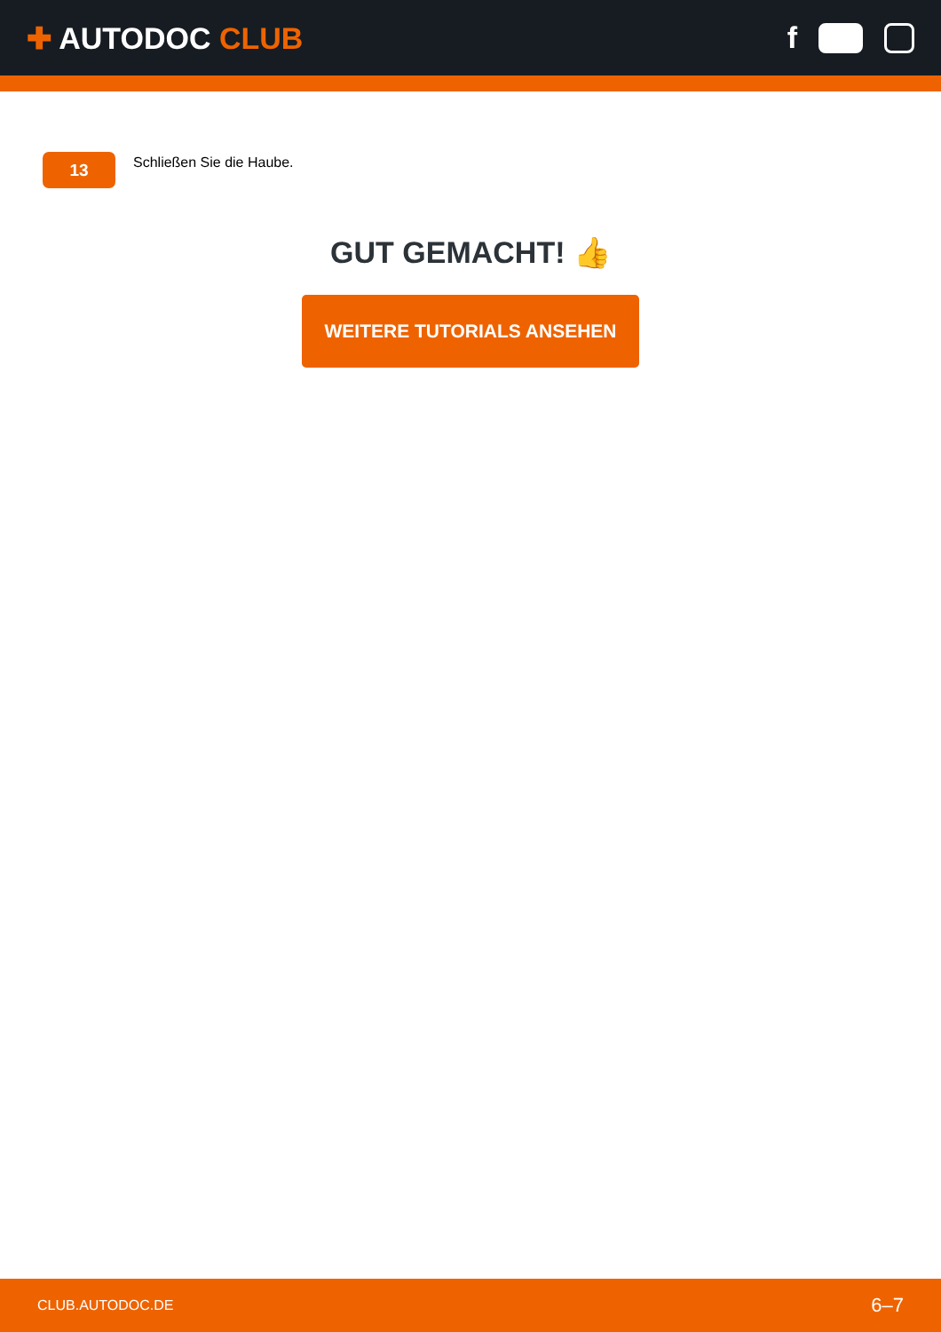✚ AUTODOC CLUB f
13
Schließen Sie die Haube.
GUT GEMACHT! 👍
WEITERE TUTORIALS ANSEHEN
CLUB.AUTODOC.DE 6–7